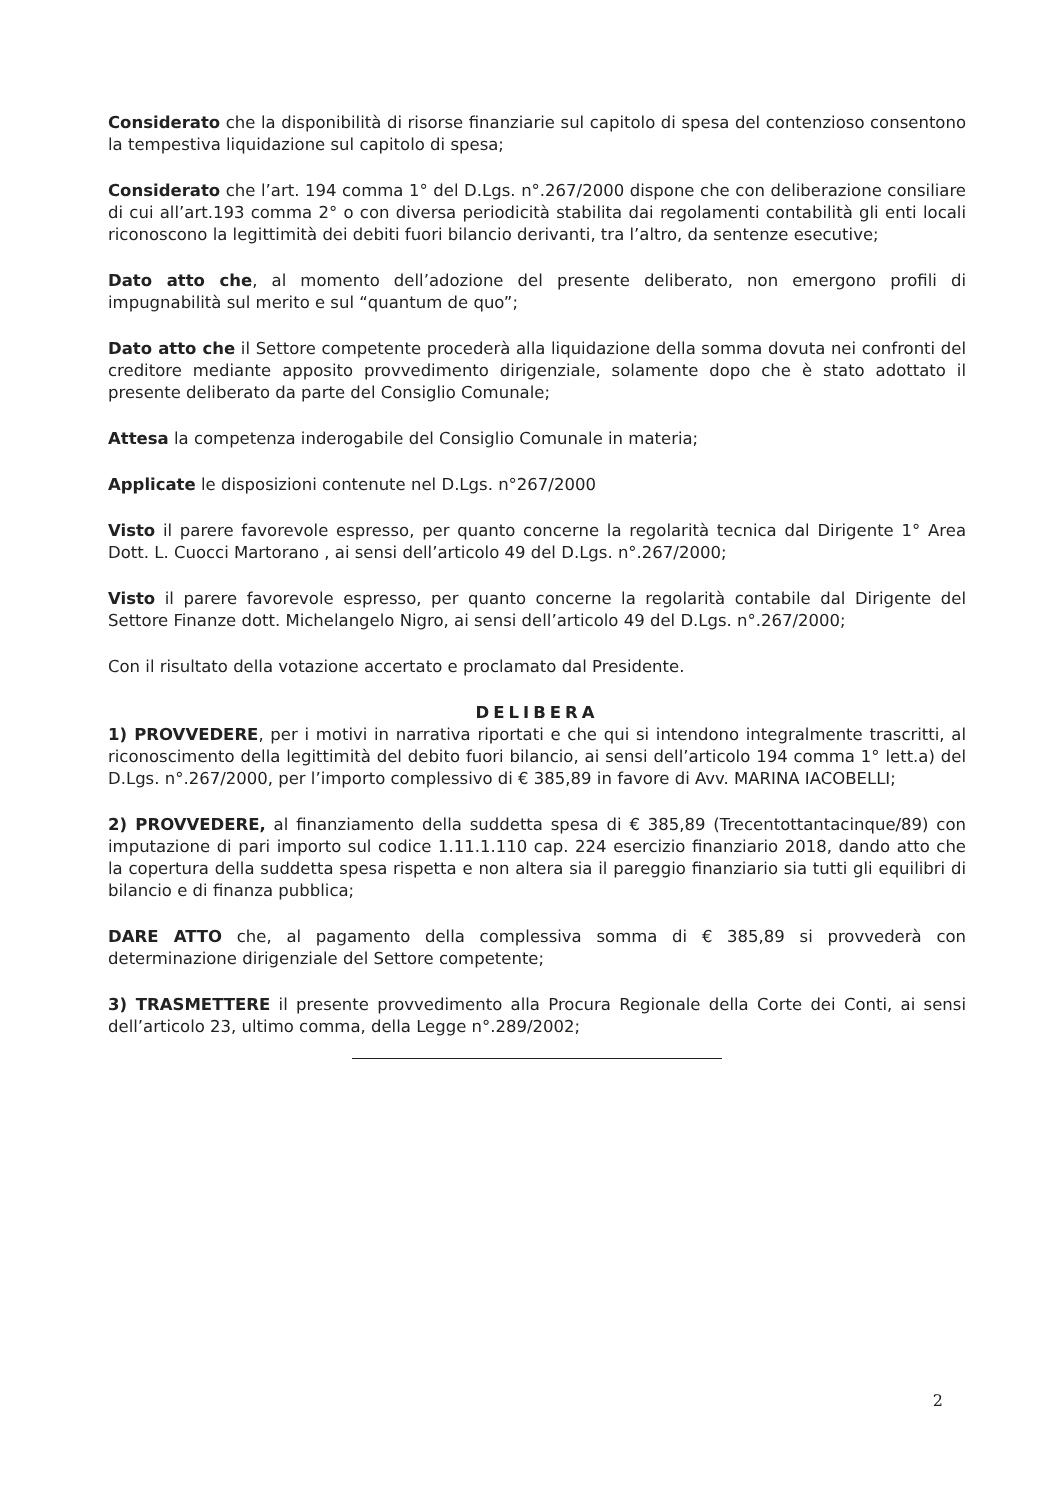Considerato che la disponibilità di risorse finanziarie sul capitolo di spesa del contenzioso consentono la tempestiva liquidazione sul capitolo di spesa;
Considerato che l’art. 194 comma 1° del D.Lgs. n°.267/2000 dispone che con deliberazione consiliare di cui all’art.193 comma 2° o con diversa periodicità stabilita dai regolamenti contabilità gli enti locali riconoscono la legittimità dei debiti fuori bilancio derivanti, tra l’altro, da sentenze esecutive;
Dato atto che, al momento dell’adozione del presente deliberato, non emergono profili di impugnabilità sul merito e sul “quantum de quo”;
Dato atto che il Settore competente procederà alla liquidazione della somma dovuta nei confronti del creditore mediante apposito provvedimento dirigenziale, solamente dopo che è stato adottato il presente deliberato da parte del Consiglio Comunale;
Attesa la competenza inderogabile del Consiglio Comunale in materia;
Applicate le disposizioni contenute nel D.Lgs. n°267/2000
Visto il parere favorevole espresso, per quanto concerne la regolarità tecnica dal Dirigente 1° Area Dott. L. Cuocci Martorano , ai sensi dell’articolo 49 del D.Lgs. n°.267/2000;
Visto il parere favorevole espresso, per quanto concerne la regolarità contabile dal Dirigente del Settore Finanze dott. Michelangelo Nigro, ai sensi dell’articolo 49 del D.Lgs. n°.267/2000;
Con il risultato della votazione accertato e proclamato dal Presidente.
DELIBERA
1) PROVVEDERE, per i motivi in narrativa riportati e che qui si intendono integralmente trascritti, al riconoscimento della legittimità del debito fuori bilancio, ai sensi dell’articolo 194 comma 1° lett.a) del D.Lgs. n°.267/2000, per l’importo complessivo di € 385,89 in favore di Avv. MARINA IACOBELLI;
2) PROVVEDERE, al finanziamento della suddetta spesa di € 385,89 (Trecentottantacinque/89) con imputazione di pari importo sul codice 1.11.1.110 cap. 224 esercizio finanziario 2018, dando atto che la copertura della suddetta spesa rispetta e non altera sia il pareggio finanziario sia tutti gli equilibri di bilancio e di finanza pubblica;
DARE ATTO che, al pagamento della complessiva somma di € 385,89 si provvederà con determinazione dirigenziale del Settore competente;
3) TRASMETTERE il presente provvedimento alla Procura Regionale della Corte dei Conti, ai sensi dell’articolo 23, ultimo comma, della Legge n°.289/2002;
2